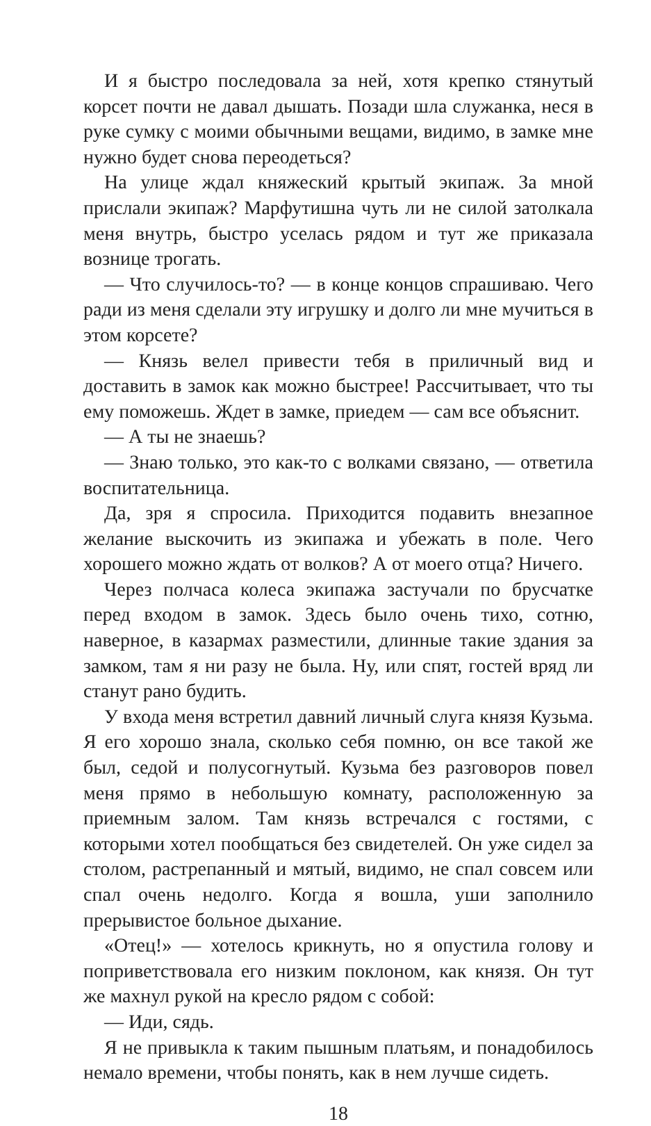И я быстро последовала за ней, хотя крепко стянутый корсет почти не давал дышать. Позади шла служанка, неся в руке сумку с моими обычными вещами, видимо, в замке мне нужно будет снова переодеться?
На улице ждал княжеский крытый экипаж. За мной прислали экипаж? Марфутишна чуть ли не силой затолкала меня внутрь, быстро уселась рядом и тут же приказала вознице трогать.
— Что случилось-то? — в конце концов спрашиваю. Чего ради из меня сделали эту игрушку и долго ли мне мучиться в этом корсете?
— Князь велел привести тебя в приличный вид и доставить в замок как можно быстрее! Рассчитывает, что ты ему поможешь. Ждет в замке, приедем — сам все объяснит.
— А ты не знаешь?
— Знаю только, это как-то с волками связано, — ответила воспитательница.
Да, зря я спросила. Приходится подавить внезапное желание выскочить из экипажа и убежать в поле. Чего хорошего можно ждать от волков? А от моего отца? Ничего.
Через полчаса колеса экипажа застучали по брусчатке перед входом в замок. Здесь было очень тихо, сотню, наверное, в казармах разместили, длинные такие здания за замком, там я ни разу не была. Ну, или спят, гостей вряд ли станут рано будить.
У входа меня встретил давний личный слуга князя Кузьма. Я его хорошо знала, сколько себя помню, он все такой же был, седой и полусогнутый. Кузьма без разговоров повел меня прямо в небольшую комнату, расположенную за приемным залом. Там князь встречался с гостями, с которыми хотел пообщаться без свидетелей. Он уже сидел за столом, растрепанный и мятый, видимо, не спал совсем или спал очень недолго. Когда я вошла, уши заполнило прерывистое больное дыхание.
«Отец!» — хотелось крикнуть, но я опустила голову и поприветствовала его низким поклоном, как князя. Он тут же махнул рукой на кресло рядом с собой:
— Иди, сядь.
Я не привыкла к таким пышным платьям, и понадобилось немало времени, чтобы понять, как в нем лучше сидеть.
18